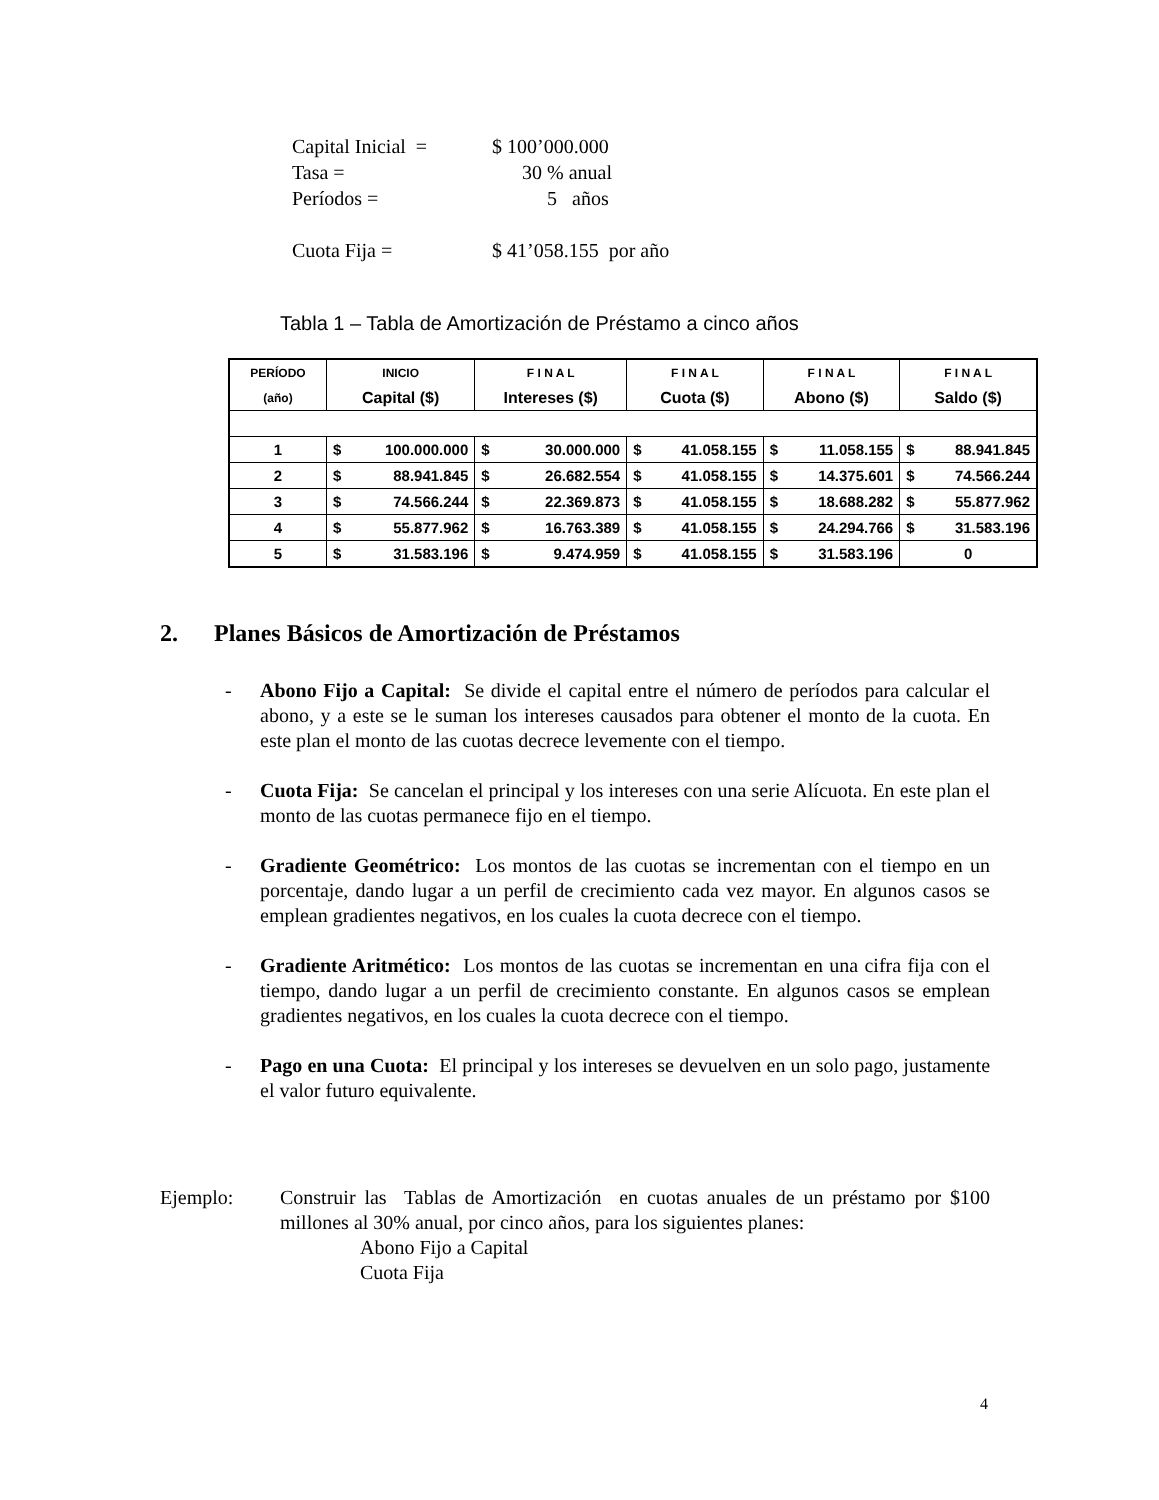Capital Inicial = $ 100’000.000
Tasa = 30 % anual
Períodos = 5 años
Cuota Fija = $ 41’058.155 por año
Tabla 1 – Tabla de Amortización de Préstamo a cinco años
| PERÍODO | INICIO | F I N A L | F I N A L | F I N A L | F I N A L |
| --- | --- | --- | --- | --- | --- |
| (año) | Capital ($) | Intereses ($) | Cuota ($) | Abono ($) | Saldo ($) |
| 1 | $ 100.000.000 | $ 30.000.000 | $ 41.058.155 | $ 11.058.155 | $ 88.941.845 |
| 2 | $ 88.941.845 | $ 26.682.554 | $ 41.058.155 | $ 14.375.601 | $ 74.566.244 |
| 3 | $ 74.566.244 | $ 22.369.873 | $ 41.058.155 | $ 18.688.282 | $ 55.877.962 |
| 4 | $ 55.877.962 | $ 16.763.389 | $ 41.058.155 | $ 24.294.766 | $ 31.583.196 |
| 5 | $ 31.583.196 | $ 9.474.959 | $ 41.058.155 | $ 31.583.196 | 0 |
2. Planes Básicos de Amortización de Préstamos
- Abono Fijo a Capital: Se divide el capital entre el número de períodos para calcular el abono, y a este se le suman los intereses causados para obtener el monto de la cuota. En este plan el monto de las cuotas decrece levemente con el tiempo.
- Cuota Fija: Se cancelan el principal y los intereses con una serie Alícuota. En este plan el monto de las cuotas permanece fijo en el tiempo.
- Gradiente Geométrico: Los montos de las cuotas se incrementan con el tiempo en un porcentaje, dando lugar a un perfil de crecimiento cada vez mayor. En algunos casos se emplean gradientes negativos, en los cuales la cuota decrece con el tiempo.
- Gradiente Aritmético: Los montos de las cuotas se incrementan en una cifra fija con el tiempo, dando lugar a un perfil de crecimiento constante. En algunos casos se emplean gradientes negativos, en los cuales la cuota decrece con el tiempo.
- Pago en una Cuota: El principal y los intereses se devuelven en un solo pago, justamente el valor futuro equivalente.
Ejemplo: Construir las Tablas de Amortización en cuotas anuales de un préstamo por $100 millones al 30% anual, por cinco años, para los siguientes planes:
Abono Fijo a Capital
Cuota Fija
4